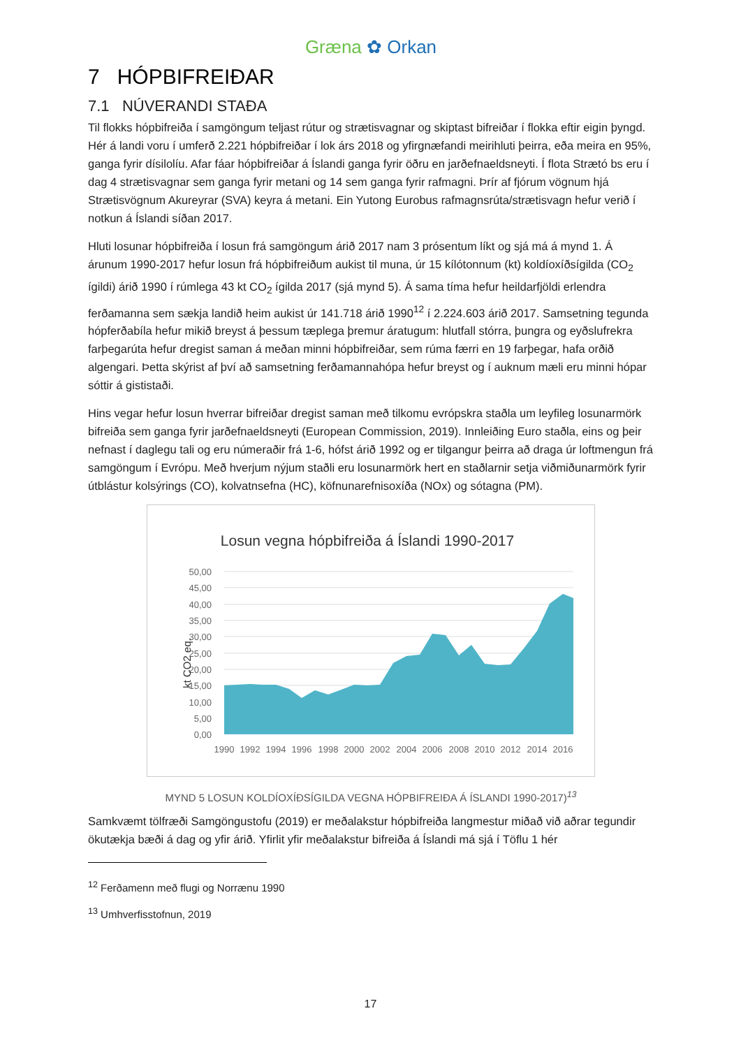Græna ✿ Orkan
7 HÓPBIFREIÐAR
7.1 NÚVERANDI STAÐA
Til flokks hópbifreiða í samgöngum teljast rútur og strætisvagnar og skiptast bifreiðar í flokka eftir eigin þyngd. Hér á landi voru í umferð 2.221 hópbifreiðar í lok árs 2018 og yfirgnæfandi meirihluti þeirra, eða meira en 95%, ganga fyrir dísilolíu. Afar fáar hópbifreiðar á Íslandi ganga fyrir öðru en jarðefnaeldsneyti. Í flota Strætó bs eru í dag 4 strætisvagnar sem ganga fyrir metani og 14 sem ganga fyrir rafmagni. Þrír af fjórum vögnum hjá Strætisvögnum Akureyrar (SVA) keyra á metani. Ein Yutong Eurobus rafmagnsrúta/strætisvagn hefur verið í notkun á Íslandi síðan 2017.
Hluti losunar hópbifreiða í losun frá samgöngum árið 2017 nam 3 prósentum líkt og sjá má á mynd 1. Á árunum 1990-2017 hefur losun frá hópbifreiðum aukist til muna, úr 15 kílótonnum (kt) koldíoxíðsígilda (CO<sub>2</sub> ígildi) árið 1990 í rúmlega 43 kt CO<sub>2</sub> ígilda 2017 (sjá mynd 5). Á sama tíma hefur heildarfjöldi erlendra ferðamanna sem sækja landið heim aukist úr 141.718 árið 1990<sup>12</sup> í 2.224.603 árið 2017. Samsetning tegunda hópferðabíla hefur mikið breyst á þessum tæplega þremur áratugum: hlutfall stórra, þungra og eyðslufrekra farþegarúta hefur dregist saman á meðan minni hópbifreiðar, sem rúma færri en 19 farþegar, hafa orðið algengari. Þetta skýrist af því að samsetning ferðamannahópa hefur breyst og í auknum mæli eru minni hópar sóttir á gististaði.
Hins vegar hefur losun hverrar bifreiðar dregist saman með tilkomu evrópskra staðla um leyfileg losunarmörk bifreiða sem ganga fyrir jarðefnaeldsneyti (European Commission, 2019). Innleiðing Euro staðla, eins og þeir nefnast í daglegu tali og eru númeraðir frá 1-6, hófst árið 1992 og er tilgangur þeirra að draga úr loftmengun frá samgöngum í Evrópu. Með hverjum nýjum staðli eru losunarmörk hert en staðlarnir setja viðmiðunarmörk fyrir útblástur kolsýrings (CO), kolvatnsefna (HC), köfnunarefnisoxíða (NOx) og sótagna (PM).
Losun vegna hópbifreiða á Íslandi 1990-2017
50,00
45,00
40,00
35,00
30,00
25,00
20,00
15,00
10,00
5,00
0,00
kt CO2 eq.
1990
1992
1994
1996
1998
2000
2002
2004
2006
2008
2010
2012
2014
2016
MYND 5 LOSUN KOLDÍOXÍÐSÍGILDA VEGNA HÓPBIFREIÐA Á ÍSLANDI 1990-2017)<sup>13</sup>
Samkvæmt tölfræði Samgöngustofu (2019) er meðalakstur hópbifreiða langmestur miðað við aðrar tegundir ökutækja bæði á dag og yfir árið. Yfirlit yfir meðalakstur bifreiða á Íslandi má sjá í Töflu 1 hér
<sup>12</sup> Ferðamenn með flugi og Norrænu 1990
<sup>13</sup> Umhverfisstofnun, 2019
17